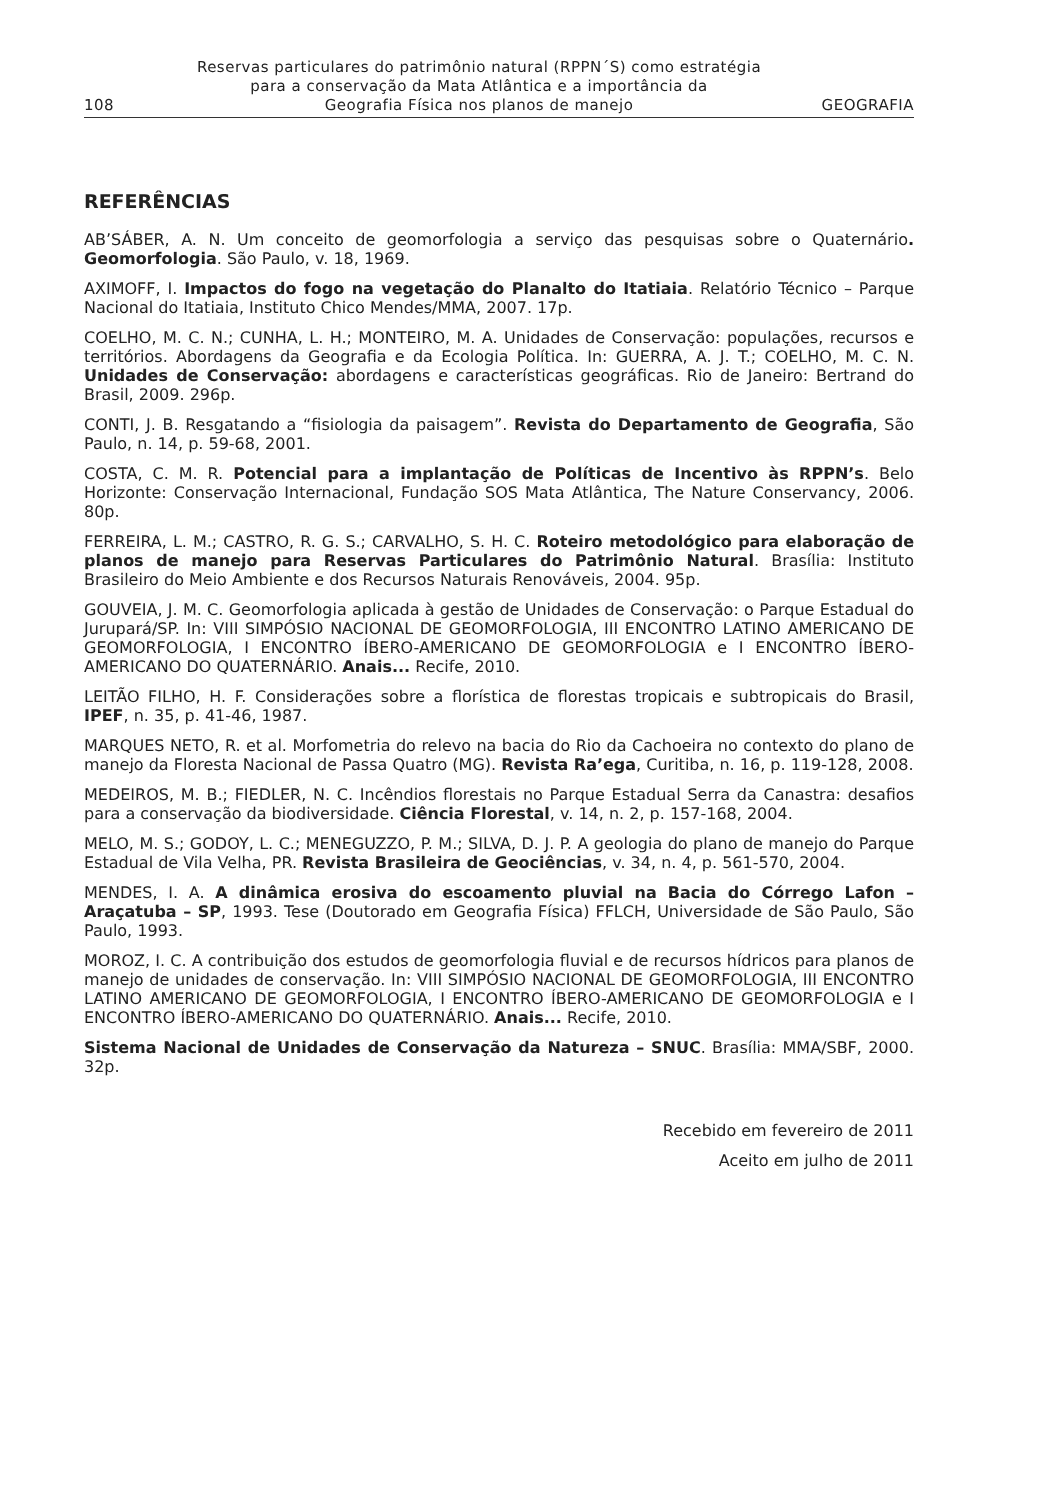108
Reservas particulares do patrimônio natural (RPPN´S) como estratégia
para a conservação da Mata Atlântica e a importância da
Geografia Física nos planos de manejo
GEOGRAFIA
REFERÊNCIAS
AB’SÁBER, A. N. Um conceito de geomorfologia a serviço das pesquisas sobre o Quaternário. Geomorfologia. São Paulo, v. 18, 1969.
AXIMOFF, I. Impactos do fogo na vegetação do Planalto do Itatiaia. Relatório Técnico – Parque Nacional do Itatiaia, Instituto Chico Mendes/MMA, 2007. 17p.
COELHO, M. C. N.; CUNHA, L. H.; MONTEIRO, M. A. Unidades de Conservação: populações, recursos e territórios. Abordagens da Geografia e da Ecologia Política. In: GUERRA, A. J. T.; COELHO, M. C. N. Unidades de Conservação: abordagens e características geográficas. Rio de Janeiro: Bertrand do Brasil, 2009. 296p.
CONTI, J. B. Resgatando a “fisiologia da paisagem”. Revista do Departamento de Geografia, São Paulo, n. 14, p. 59-68, 2001.
COSTA, C. M. R. Potencial para a implantação de Políticas de Incentivo às RPPN’s. Belo Horizonte: Conservação Internacional, Fundação SOS Mata Atlântica, The Nature Conservancy, 2006. 80p.
FERREIRA, L. M.; CASTRO, R. G. S.; CARVALHO, S. H. C. Roteiro metodológico para elaboração de planos de manejo para Reservas Particulares do Patrimônio Natural. Brasília: Instituto Brasileiro do Meio Ambiente e dos Recursos Naturais Renováveis, 2004. 95p.
GOUVEIA, J. M. C. Geomorfologia aplicada à gestão de Unidades de Conservação: o Parque Estadual do Jurupará/SP. In: VIII SIMPÓSIO NACIONAL DE GEOMORFOLOGIA, III ENCONTRO LATINO AMERICANO DE GEOMORFOLOGIA, I ENCONTRO ÍBERO-AMERICANO DE GEOMORFOLOGIA e I ENCONTRO ÍBERO-AMERICANO DO QUATERNÁRIO. Anais... Recife, 2010.
LEITÃO FILHO, H. F. Considerações sobre a florística de florestas tropicais e subtropicais do Brasil, IPEF, n. 35, p. 41-46, 1987.
MARQUES NETO, R. et al. Morfometria do relevo na bacia do Rio da Cachoeira no contexto do plano de manejo da Floresta Nacional de Passa Quatro (MG). Revista Ra’ega, Curitiba, n. 16, p. 119-128, 2008.
MEDEIROS, M. B.; FIEDLER, N. C. Incêndios florestais no Parque Estadual Serra da Canastra: desafios para a conservação da biodiversidade. Ciência Florestal, v. 14, n. 2, p. 157-168, 2004.
MELO, M. S.; GODOY, L. C.; MENEGUZZO, P. M.; SILVA, D. J. P. A geologia do plano de manejo do Parque Estadual de Vila Velha, PR. Revista Brasileira de Geociências, v. 34, n. 4, p. 561-570, 2004.
MENDES, I. A. A dinâmica erosiva do escoamento pluvial na Bacia do Córrego Lafon – Araçatuba – SP, 1993. Tese (Doutorado em Geografia Física) FFLCH, Universidade de São Paulo, São Paulo, 1993.
MOROZ, I. C. A contribuição dos estudos de geomorfologia fluvial e de recursos hídricos para planos de manejo de unidades de conservação. In: VIII SIMPÓSIO NACIONAL DE GEOMORFOLOGIA, III ENCONTRO LATINO AMERICANO DE GEOMORFOLOGIA, I ENCONTRO ÍBERO-AMERICANO DE GEOMORFOLOGIA e I ENCONTRO ÍBERO-AMERICANO DO QUATERNÁRIO. Anais... Recife, 2010.
Sistema Nacional de Unidades de Conservação da Natureza – SNUC. Brasília: MMA/SBF, 2000. 32p.
Recebido em fevereiro de 2011
Aceito em julho de 2011